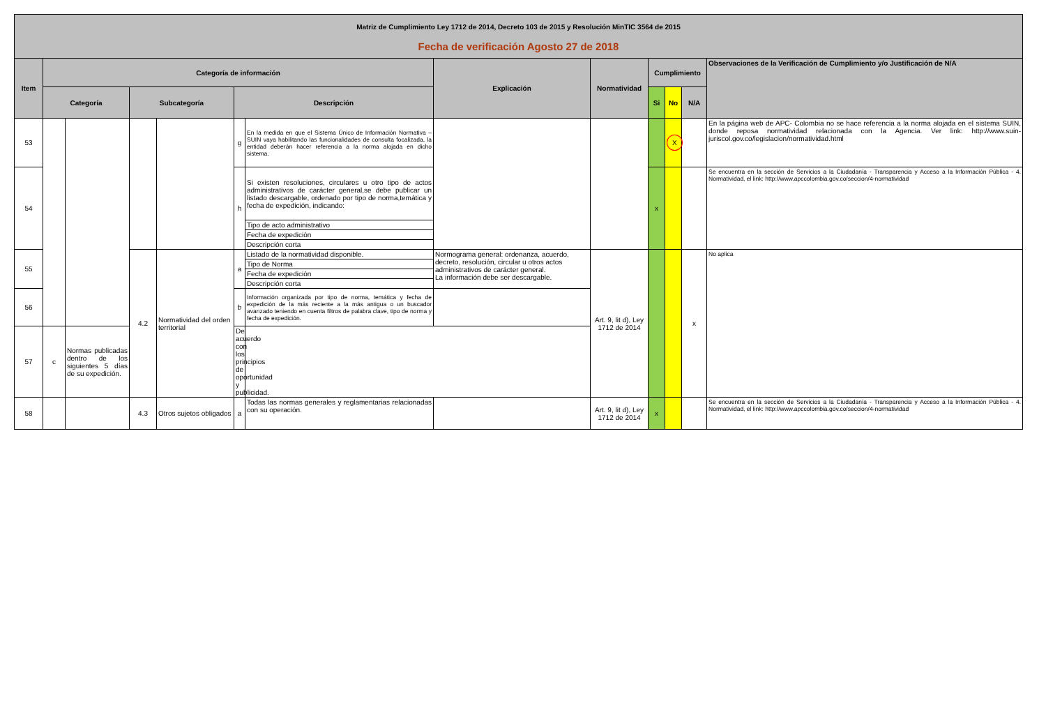Matriz de Cumplimiento Ley 1712 de 2014, Decreto 103 de 2015 y Resolución MinTIC 3564 de 2015
Fecha de verificación Agosto 27 de 2018
| Item | Categoría de información | | | | | | Explicación | Normatividad | Cumplimiento | | | Observaciones de la Verificación de Cumplimiento y/o Justificación de N/A |
| --- | --- | --- | --- | --- | --- | --- | --- | --- | --- | --- | --- | --- |
| | Categoría | | Subcategoría | | Descripción | | | | Si | No | N/A | |
| 53 | | | | | g | En la medida en que el Sistema Único de Información Normativa – SUIN vaya habilitando las funcionalidades de consulta focalizada, la entidad deberán hacer referencia a la norma alojada en dicho sistema. | | | | X | | En la página web de APC- Colombia no se hace referencia a la norma alojada en el sistema SUIN, donde reposa normatividad relacionada con la Agencia. Ver link: http://www.suin-juriscol.gov.co/legislacion/normatividad.html |
| 54 | | | | | h | Si existen resoluciones, circulares u otro tipo de actos administrativos de carácter general,se debe publicar un listado descargable, ordenado por tipo de norma,temática y fecha de expedición, indicando: | | | x | | | Se encuentra en la sección de Servicios a la Ciudadanía - Transparencia y Acceso a la Información Pública - 4. Normatividad, el link: http://www.apccolombia.gov.co/seccion/4-normatividad |
| | | | | | | Tipo de acto administrativo | | | | | | |
| | | | | | | Fecha de expedición | | | | | | |
| | | | | | | Descripción corta | | | | | | |
| 55 | | | 4.2 | Normatividad del orden territorial | a | Listado de la normatividad disponible. | Normograma general: ordenanza, acuerdo, decreto, resolución, circular u otros actos administrativos de carácter general. La información debe ser descargable. | Art. 9, lit d), Ley 1712 de 2014 | | | x | No aplica |
| | | | | | | Tipo de Norma | | | | | | |
| | | | | | | Fecha de expedición | | | | | | |
| | | | | | | Descripción corta | | | | | | |
| 56 | | | | | b | Información organizada por tipo de norma, temática y fecha de expedición de la más reciente a la más antigua o un buscador avanzado teniendo en cuenta filtros de palabra clave, tipo de norma y fecha de expedición. | | | | | | |
| 57 | c | Normas publicadas dentro de los siguientes 5 días de su expedición. | | | De acuerdo con los principios de oportunidad y publicidad. | | | | | | | |
| 58 | | | 4.3 | Otros sujetos obligados | a | Todas las normas generales y reglamentarias relacionadas con su operación. | | Art. 9, lit d), Ley 1712 de 2014 | x | | | Se encuentra en la sección de Servicios a la Ciudadanía - Transparencia y Acceso a la Información Pública - 4. Normatividad, el link: http://www.apccolombia.gov.co/seccion/4-normatividad |